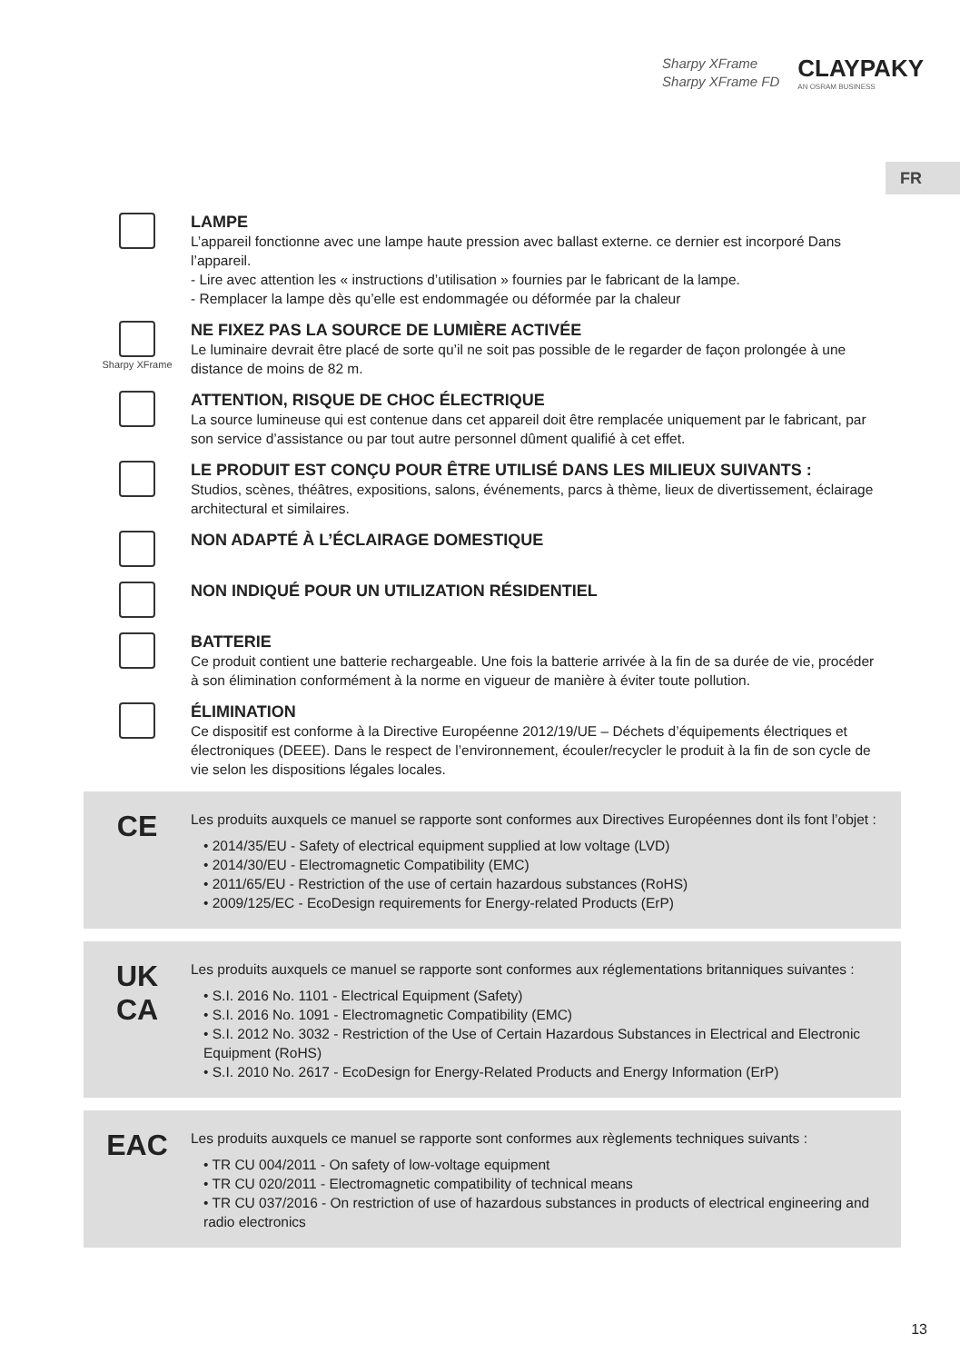Sharpy XFrame
Sharpy XFrame FD
CLAYPAKY
AN OSRAM BUSINESS
FR
LAMPE
L’appareil fonctionne avec une lampe haute pression avec ballast externe. ce dernier est incorporé Dans l’appareil.
- Lire avec attention les « instructions d’utilisation » fournies par le fabricant de la lampe.
- Remplacer la lampe dès qu’elle est endommagée ou déformée par la chaleur
Sharpy XFrame
NE FIXEZ PAS LA SOURCE DE LUMIÈRE ACTIVÉE
Le luminaire devrait être placé de sorte qu’il ne soit pas possible de le regarder de façon prolongée à une distance de moins de 82 m.
ATTENTION, RISQUE DE CHOC ÉLECTRIQUE
La source lumineuse qui est contenue dans cet appareil doit être remplacée uniquement par le fabricant, par son service d’assistance ou par tout autre personnel dûment qualifié à cet effet.
LE PRODUIT EST CONÇU POUR ÊTRE UTILISÉ DANS LES MILIEUX SUIVANTS :
Studios, scènes, théâtres, expositions, salons, événements, parcs à thème, lieux de divertissement, éclairage architectural et similaires.
NON ADAPTÉ À L’ÉCLAIRAGE DOMESTIQUE
NON INDIQUÉ POUR UN UTILIZATION RÉSIDENTIEL
BATTERIE
Ce produit contient une batterie rechargeable. Une fois la batterie arrivée à la fin de sa durée de vie, procéder à son élimination conformément à la norme en vigueur de manière à éviter toute pollution.
ÉLIMINATION
Ce dispositif est conforme à la Directive Européenne 2012/19/UE – Déchets d’équipements électriques et électroniques (DEEE). Dans le respect de l’environnement, écouler/recycler le produit à la fin de son cycle de vie selon les dispositions légales locales.
CE
Les produits auxquels ce manuel se rapporte sont conformes aux Directives Européennes dont ils font l’objet :
• 2014/35/EU - Safety of electrical equipment supplied at low voltage (LVD)
• 2014/30/EU - Electromagnetic Compatibility (EMC)
• 2011/65/EU - Restriction of the use of certain hazardous substances (RoHS)
• 2009/125/EC - EcoDesign requirements for Energy-related Products (ErP)
UK
CA
Les produits auxquels ce manuel se rapporte sont conformes aux réglementations britanniques suivantes :
• S.I. 2016 No. 1101 - Electrical Equipment (Safety)
• S.I. 2016 No. 1091 - Electromagnetic Compatibility (EMC)
• S.I. 2012 No. 3032 - Restriction of the Use of Certain Hazardous Substances in Electrical and Electronic Equipment (RoHS)
• S.I. 2010 No. 2617 - EcoDesign for Energy-Related Products and Energy Information (ErP)
EAC
Les produits auxquels ce manuel se rapporte sont conformes aux règlements techniques suivants :
• TR CU 004/2011 - On safety of low-voltage equipment
• TR CU 020/2011 - Electromagnetic compatibility of technical means
• TR CU 037/2016 - On restriction of use of hazardous substances in products of electrical engineering and radio electronics
13